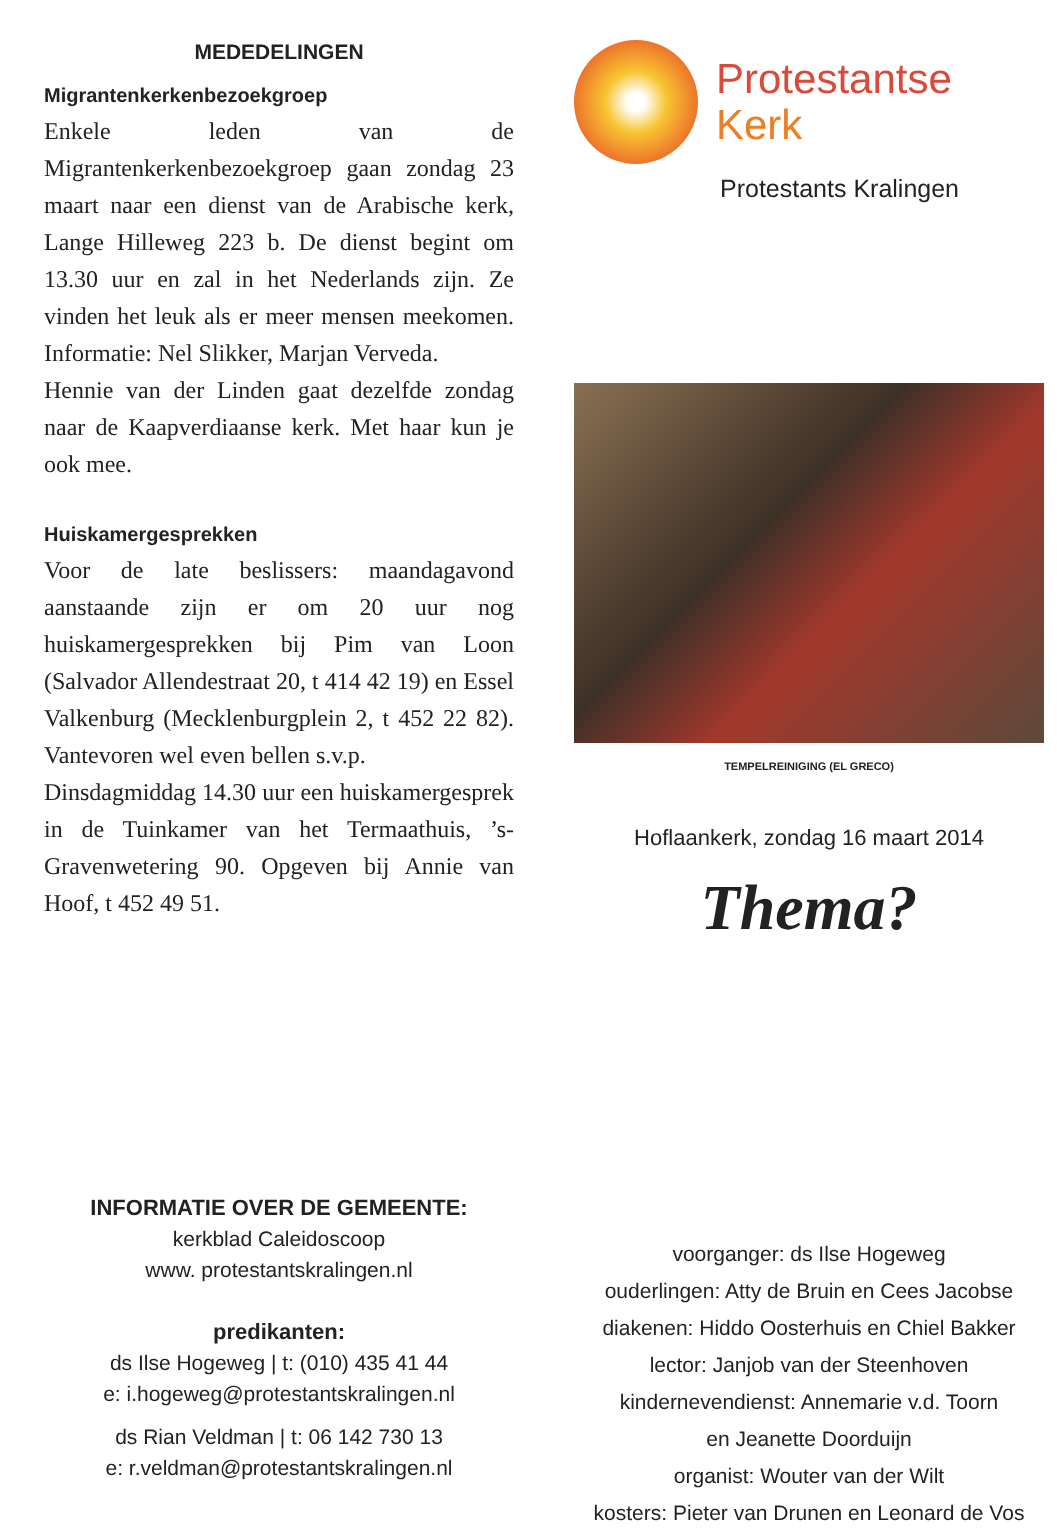MEDEDELINGEN
Migrantenkerkenbezoekgroep
Enkele leden van de Migrantenkerkenbezoekgroep gaan zondag 23 maart naar een dienst van de Arabische kerk, Lange Hilleweg 223 b. De dienst begint om 13.30 uur en zal in het Nederlands zijn. Ze vinden het leuk als er meer mensen meekomen. Informatie: Nel Slikker, Marjan Verveda.
Hennie van der Linden gaat dezelfde zondag naar de Kaapverdiaanse kerk. Met haar kun je ook mee.
Huiskamergesprekken
Voor de late beslissers: maandagavond aanstaande zijn er om 20 uur nog huiskamergesprekken bij Pim van Loon (Salvador Allendestraat 20, t 414 42 19) en Essel Valkenburg (Mecklenburgplein 2, t 452 22 82). Vantevoren wel even bellen s.v.p.
Dinsdagmiddag 14.30 uur een huiskamergesprek in de Tuinkamer van het Termaathuis, ’s-Gravenwetering 90. Opgeven bij Annie van Hoof, t 452 49 51.
INFORMATIE OVER DE GEMEENTE:
kerkblad Caleidoscoop
www. protestantskralingen.nl
predikanten:
ds Ilse Hogeweg | t: (010) 435 41 44
e: i.hogeweg@protestantskralingen.nl
ds Rian Veldman | t: 06 142 730 13
e: r.veldman@protestantskralingen.nl
Protestantse
Kerk
Protestants Kralingen
TEMPELREINIGING (EL GRECO)
Hoflaankerk, zondag 16 maart 2014
Thema?
voorganger: ds Ilse Hogeweg
ouderlingen: Atty de Bruin en Cees Jacobse
diakenen: Hiddo Oosterhuis en Chiel Bakker
lector: Janjob van der Steenhoven
kindernevendienst: Annemarie v.d. Toorn
en Jeanette Doorduijn
organist: Wouter van der Wilt
kosters: Pieter van Drunen en Leonard de Vos